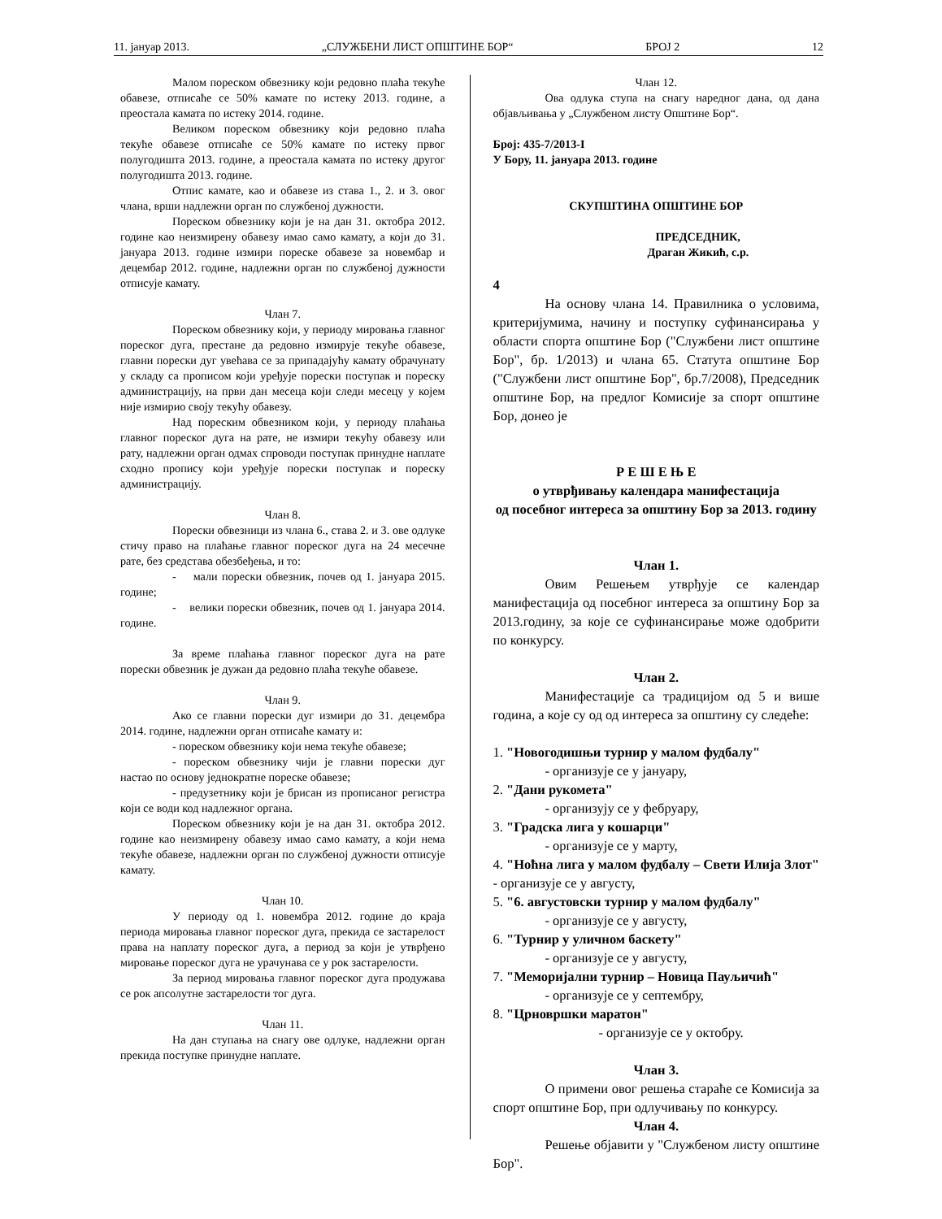11. јануар 2013. „СЛУЖБЕНИ ЛИСТ ОПШТИНЕ БОР“БРОЈ 2 12
Малом пореском обвезнику који редовно плаћа текуће обавезе, отписаће се 50% камате по истеку 2013. године, а преостала камата по истеку 2014. године.
Великом пореском обвезнику који редовно плаћа текуће обавезе отписаће се 50% камате по истеку првог полугодишта 2013. године, а преостала камата по истеку другог полугодишта 2013. године.
Отпис камате, као и обавезе из става 1., 2. и 3. овог члана, врши надлежни орган по службеној дужности.
Пореском обвезнику који је на дан 31. октобра 2012. године као неизмирену обавезу имао само камату, а који до 31. јануара 2013. године измири пореске обавезе за новембар и децембар 2012. године, надлежни орган по службеној дужности отписује камату.
Члан 7.
Пореском обвезнику који, у периоду мировања главног пореског дуга, престане да редовно измирује текуће обавезе, главни порески дуг увећава се за припадајућу камату обрачунату у складу са прописом који уређује порески поступак и пореску администрацију, на први дан месеца који следи месецу у којем није измирио своју текућу обавезу.
Над пореским обвезником који, у периоду плаћања главног пореског дуга на рате, не измири текућу обавезу или рату, надлежни орган одмах спроводи поступак принудне наплате сходно пропису који уређује порески поступак и пореску администрацију.
Члан 8.
Порески обвезници из члана 6., става 2. и 3. ове одлуке стичу право на плаћање главног пореског дуга на 24 месечне рате, без средстава обезбеђења, и то:
- мали порески обвезник, почев од 1. јануара 2015. године;
- велики порески обвезник, почев од 1. јануара 2014. године.
За време плаћања главног пореског дуга на рате порески обвезник је дужан да редовно плаћа текуће обавезе.
Члан 9.
Ако се главни порески дуг измири до 31. децембра 2014. године, надлежни орган отписаће камату и:
- пореском обвезнику који нема текуће обавезе;
- пореском обвезнику чији је главни порески дуг настао по основу једнократне пореске обавезе;
- предузетнику који је брисан из прописаног регистра који се води код надлежног органа.
Пореском обвезнику који је на дан 31. октобра 2012. године као неизмирену обавезу имао само камату, а који нема текуће обавезе, надлежни орган по службеној дужности отписује камату.
Члан 10.
У периоду од 1. новембра 2012. године до краја периода мировања главног пореског дуга, прекида се застарелост права на наплату пореског дуга, а период за који је утврђено мировање пореског дуга не урачунава се у рок застарелости.
За период мировања главног пореског дуга продужава се рок апсолутне застарелости тог дуга.
Члан 11.
На дан ступања на снагу ове одлуке, надлежни орган прекида поступке принудне наплате.
Члан 12.
Ова одлука ступа на снагу наредног дана, од дана објављивања у „Службеном листу Општине Бор“.
Број: 435-7/2013-I
У Бору, 11. јануара 2013. године
СКУПШТИНА ОПШТИНЕ БОР
ПРЕДСЕДНИК,
Драган Жикић, с.р.
4
На основу члана 14. Правилника о условима, критеријумима, начину и поступку суфинансирања у области спорта општине Бор ("Службени лист општине Бор", бр. 1/2013) и члана 65. Статута општине Бор ("Службени лист општине Бор", бр.7/2008), Председник општине Бор, на предлог Комисије за спорт општине Бор, донео је
Р Е Ш Е Њ Е
о утврђивању календара манифестација
од посебног интереса за општину Бор за 2013. годину
Члан 1.
Овим Решењем утврђује се календар манифестација од посебног интереса за општину Бор за 2013.годину, за које се суфинансирање може одобрити по конкурсу.
Члан 2.
Манифестације са традицијом од 5 и више година, а које су од од интереса за општину су следеће:
1. "Новогодишњи турнир у малом фудбалу"
- организује се у јануару,
2. "Дани рукомета"
- организују се у фебруару,
3. "Градска лига у кошарци"
- организује се у марту,
4. "Ноћна лига у малом фудбалу – Свети Илија Злот" - организује се у августу,
5. "6. августовски турнир у малом фудбалу"
- организује се у августу,
6. "Турнир у уличном баскету"
- организује се у августу,
7. "Меморијални турнир – Новица Пауљичић"
- организује се у септембру,
8. "Црновршки маратон"
- организује се у октобру.
Члан 3.
О примени овог решења стараће се Комисија за спорт општине Бор, при одлучивању по конкурсу.
Члан 4.
Решење објавити у "Службеном листу општине Бор".